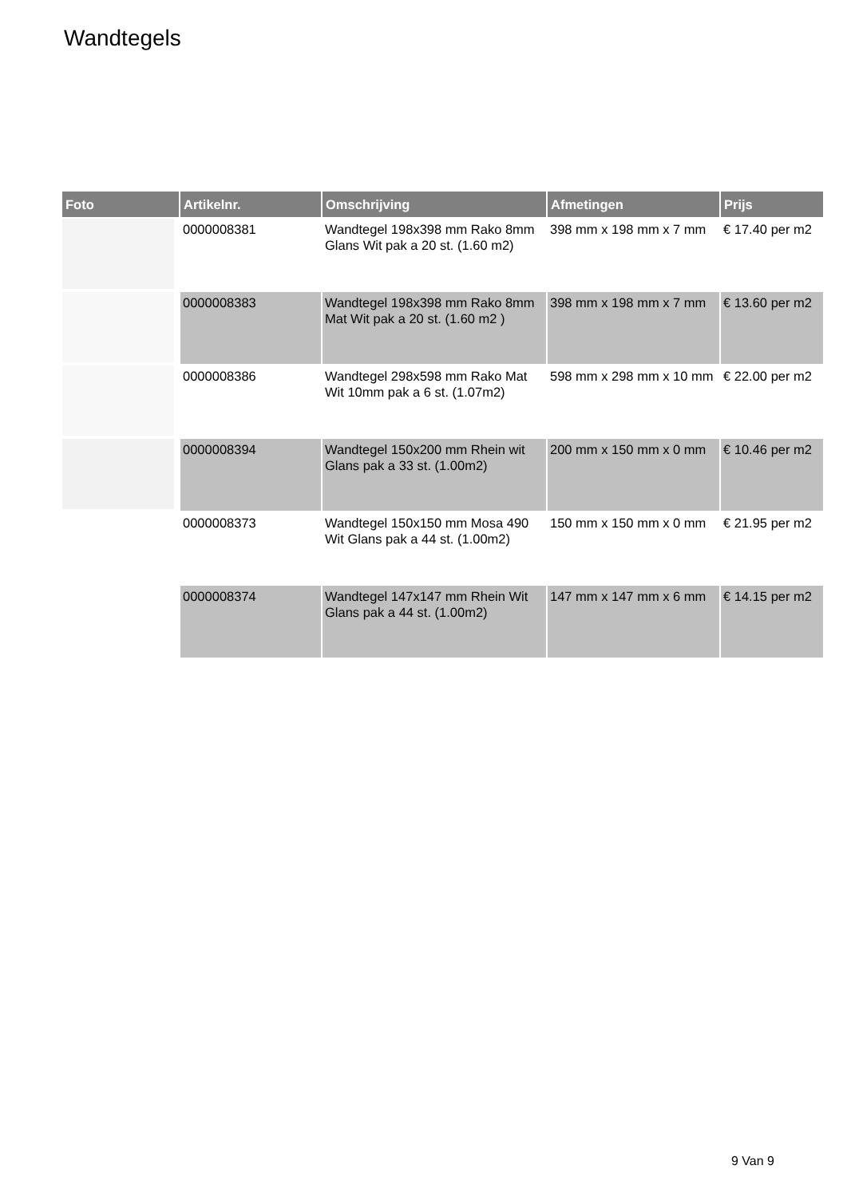Wandtegels
| Foto | Artikelnr. | Omschrijving | Afmetingen | Prijs |
| --- | --- | --- | --- | --- |
| | 0000008381 | Wandtegel 198x398 mm Rako 8mm Glans Wit pak a 20 st. (1.60 m2) | 398 mm x 198 mm x 7 mm | € 17.40 per m2 |
| | 0000008383 | Wandtegel 198x398 mm Rako 8mm Mat Wit pak a 20 st. (1.60 m2 ) | 398 mm x 198 mm x 7 mm | € 13.60 per m2 |
| | 0000008386 | Wandtegel 298x598 mm Rako Mat Wit 10mm pak a 6 st. (1.07m2) | 598 mm x 298 mm x 10 mm | € 22.00 per m2 |
| | 0000008394 | Wandtegel 150x200 mm Rhein wit Glans pak a 33 st. (1.00m2) | 200 mm x 150 mm x 0 mm | € 10.46 per m2 |
| | 0000008373 | Wandtegel 150x150 mm Mosa 490 Wit Glans pak a 44 st. (1.00m2) | 150 mm x 150 mm x 0 mm | € 21.95 per m2 |
| | 0000008374 | Wandtegel 147x147 mm Rhein Wit Glans pak a 44 st. (1.00m2) | 147 mm x 147 mm x 6 mm | € 14.15 per m2 |
9 Van 9